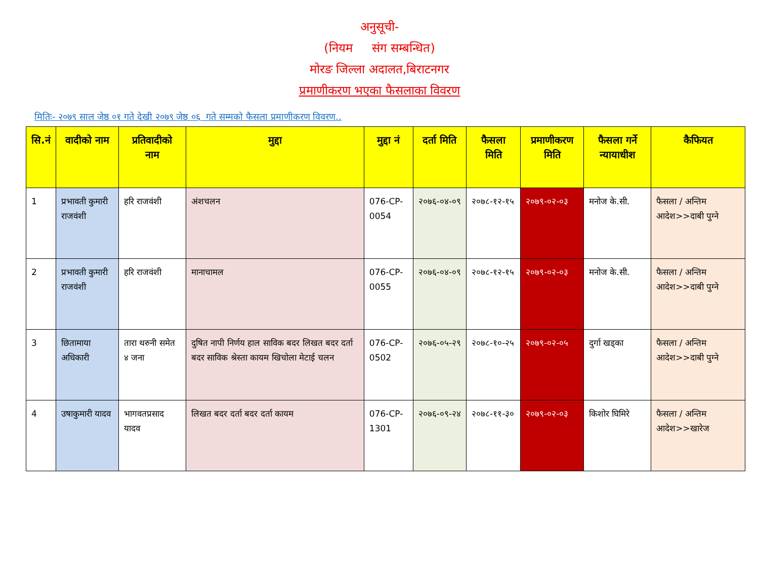अनुसूची-
(नियम संग सम्बन्धित)
मोरङ जिल्ला अदालत,बिराटनगर
प्रमाणीकरण भएका फैसलाका विवरण
मितिः- २०७९ साल जेष्ठ ०१ गते देखी २०७९ जेष्ठ ०६ गते सम्मको फैसला प्रमाणीकरण विवरण..
| सि.नं | वादीको नाम | प्रतिवादीको नाम | मुद्दा | मुद्दा नं | दर्ता मिति | फैसला मिति | प्रमाणीकरण मिति | फैसला गर्ने न्यायाधीश | कैफियत |
| --- | --- | --- | --- | --- | --- | --- | --- | --- | --- |
| 1 | प्रभावती कुमारी राजवंशी | हरि राजवंशी | अंशचलन | 076-CP-0054 | २०७६-०४-०९ | २०७८-१२-१५ | २०७९-०२-०३ | मनोज के.सी. | फैसला / अन्तिम आदेश>>दाबी पुग्ने |
| 2 | प्रभावती कुमारी राजवंशी | हरि राजवंशी | मानाचामल | 076-CP-0055 | २०७६-०४-०९ | २०७८-१२-१५ | २०७९-०२-०३ | मनोज के.सी. | फैसला / अन्तिम आदेश>>दाबी पुग्ने |
| 3 | छितामाया अधिकारी | तारा थरुनी समेत ४ जना | दुषित नापी निर्णय हाल साविक बदर लिखत बदर दर्ता बदर साविक श्रेस्ता कायम खिचोला मेटाई चलन | 076-CP-0502 | २०७६-०५-२९ | २०७८-१०-२५ | २०७९-०२-०५ | दुर्गा खड्का | फैसला / अन्तिम आदेश>>दाबी पुग्ने |
| 4 | उषाकुमारी यादव | भागवतप्रसाद यादव | लिखत बदर दर्ता बदर दर्ता कायम | 076-CP-1301 | २०७६-०९-२४ | २०७८-११-३० | २०७९-०२-०३ | किशोर घिमिरे | फैसला / अन्तिम आदेश>>खारेज |